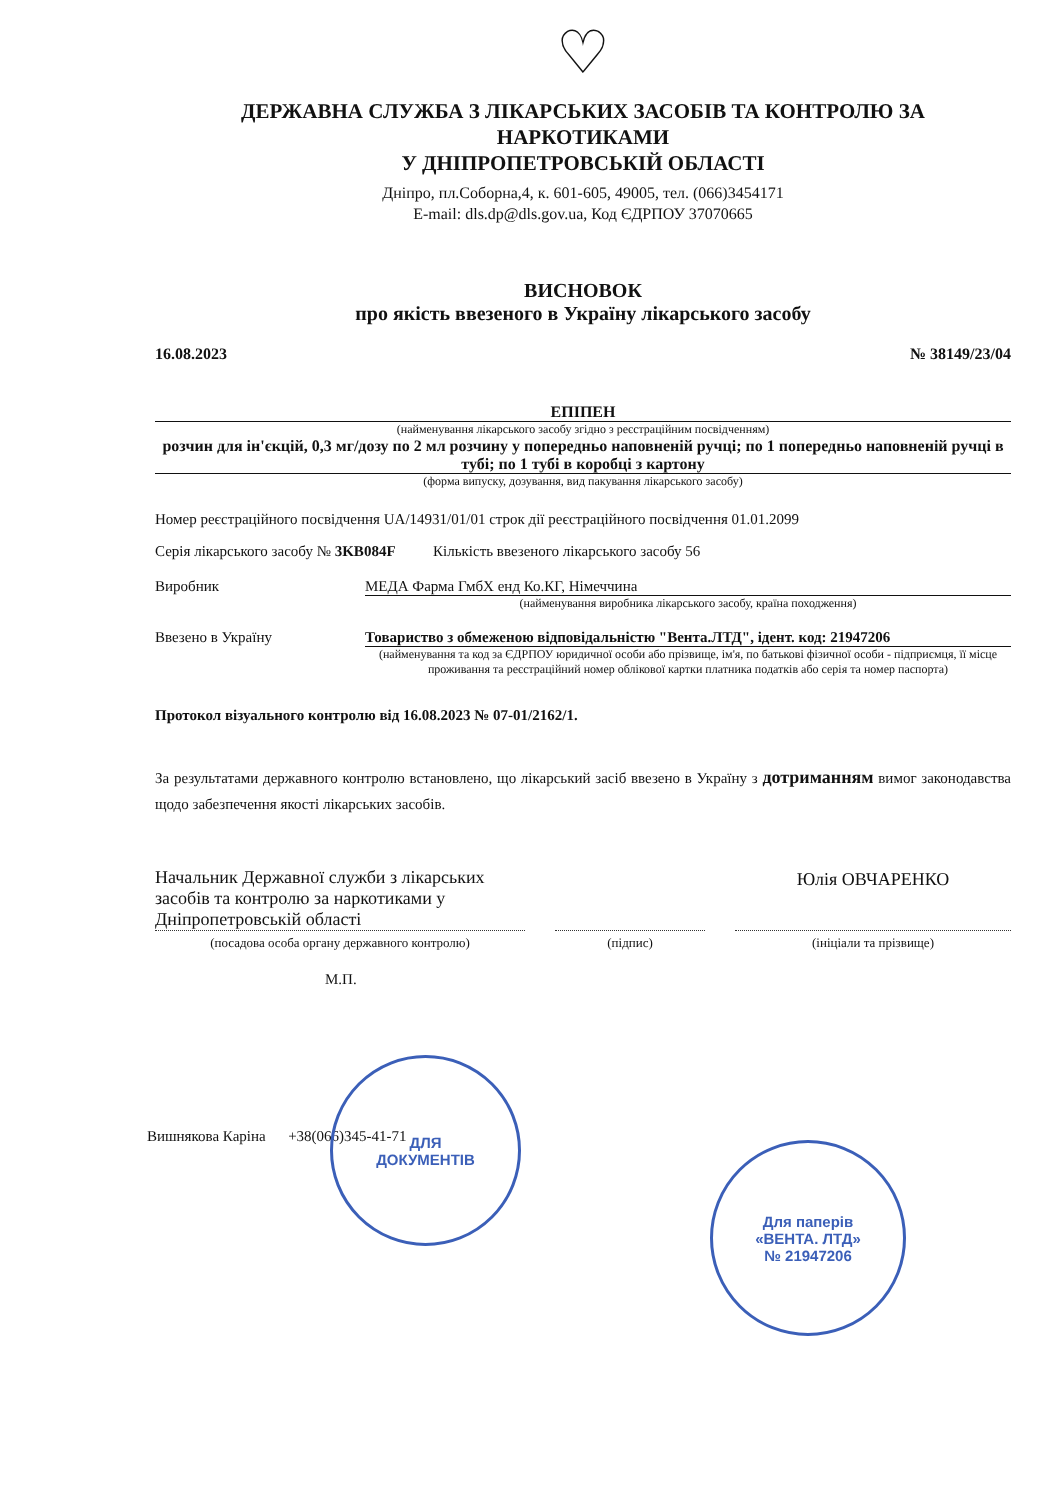♡
ДЕРЖАВНА СЛУЖБА З ЛІКАРСЬКИХ ЗАСОБІВ ТА КОНТРОЛЮ ЗА НАРКОТИКАМИ
У ДНІПРОПЕТРОВСЬКІЙ ОБЛАСТІ
Дніпро, пл.Соборна,4, к. 601-605, 49005, тел. (066)3454171
E-mail: dls.dp@dls.gov.ua, Код ЄДРПОУ 37070665
ВИСНОВОК
про якість ввезеного в Україну лікарського засобу
16.08.2023 № 38149/23/04
ЕПІПЕН
(найменування лікарського засобу згідно з реєстраційним посвідченням)
розчин для ін'єкцій, 0,3 мг/дозу по 2 мл розчину у попередньо наповненій ручці; по 1 попередньо наповненій ручці в тубі; по 1 тубі в коробці з картону
(форма випуску, дозування, вид пакування лікарського засобу)
Номер реєстраційного посвідчення UA/14931/01/01 строк дії реєстраційного посвідчення 01.01.2099
Серія лікарського засобу № 3KB084F Кількість ввезеного лікарського засобу 56
Виробник МЕДА Фарма ГмбХ енд Ко.КГ, Німеччина
(найменування виробника лікарського засобу, країна походження)
Ввезено в Україну Товариство з обмеженою відповідальністю "Вента.ЛТД", ідент. код: 21947206
(найменування та код за ЄДРПОУ юридичної особи або прізвище, ім'я, по батькові фізичної особи - підприємця, її місце проживання та реєстраційний номер облікової картки платника податків або серія та номер паспорта)
Протокол візуального контролю від 16.08.2023 № 07-01/2162/1.
За результатами державного контролю встановлено, що лікарський засіб ввезено в Україну з дотриманням вимог законодавства щодо забезпечення якості лікарських засобів.
Начальник Державної служби з лікарських засобів та контролю за наркотиками у Дніпропетровській області
(посадова особа органу державного контролю)
(підпис)
Юлія ОВЧАРЕНКО
(ініціали та прізвище)
М.П.
Вишнякова Каріна +38(066)345-41-71
ДЛЯ
ДОКУМЕНТІВ
Для паперів
«ВЕНТА. ЛТД»
№ 21947206